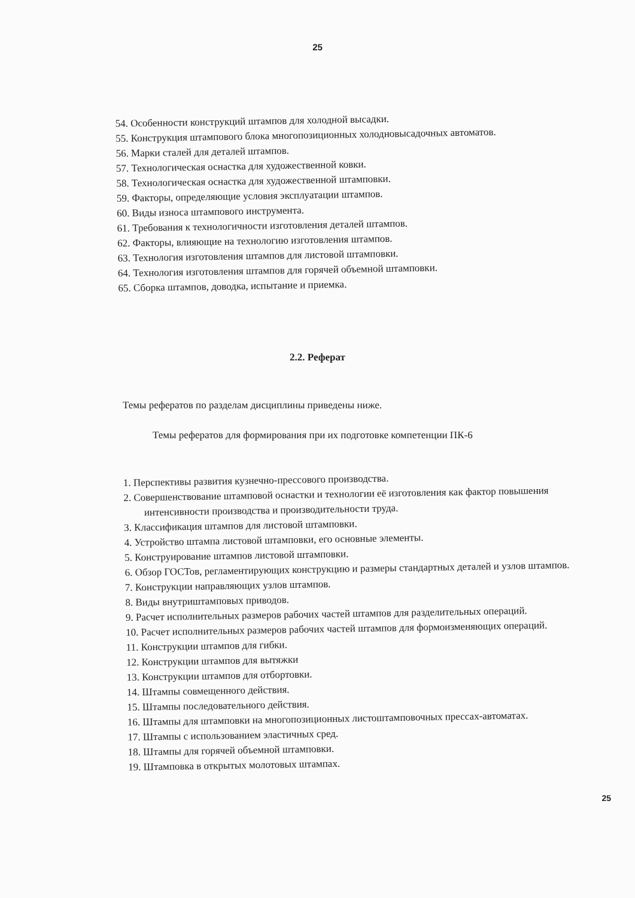25
54. Особенности конструкций штампов для холодной высадки.
55. Конструкция штампового блока многопозиционных холодновысадочных автоматов.
56. Марки сталей для деталей штампов.
57. Технологическая оснастка для художественной ковки.
58. Технологическая оснастка для художественной штамповки.
59. Факторы, определяющие условия эксплуатации штампов.
60. Виды износа штампового инструмента.
61. Требования к технологичности изготовления деталей штампов.
62. Факторы, влияющие на технологию изготовления штампов.
63. Технология изготовления штампов для листовой штамповки.
64. Технология изготовления штампов для горячей объемной штамповки.
65. Сборка штампов, доводка, испытание и приемка.
2.2. Реферат
Темы рефератов по разделам дисциплины приведены ниже.
Темы рефератов для формирования при их подготовке компетенции ПК-6
1. Перспективы развития кузнечно-прессового производства.
2. Совершенствование штамповой оснастки и технологии её изготовления как фактор повышения интенсивности производства и производительности труда.
3. Классификация штампов для листовой штамповки.
4. Устройство штампа листовой штамповки, его основные элементы.
5. Конструирование штампов листовой штамповки.
6. Обзор ГОСТов, регламентирующих конструкцию и размеры стандартных деталей и узлов штампов.
7. Конструкции направляющих узлов штампов.
8. Виды внутриштамповых приводов.
9. Расчет исполнительных размеров рабочих частей штампов для разделительных операций.
10. Расчет исполнительных размеров рабочих частей штампов для формоизменяющих операций.
11. Конструкции штампов для гибки.
12. Конструкции штампов для вытяжки
13. Конструкции штампов для отбортовки.
14. Штампы совмещенного действия.
15. Штампы последовательного действия.
16. Штампы для штамповки на многопозиционных листоштамповочных прессах-автоматах.
17. Штампы с использованием эластичных сред.
18. Штампы для горячей объемной штамповки.
19. Штамповка в открытых молотовых штампах.
25